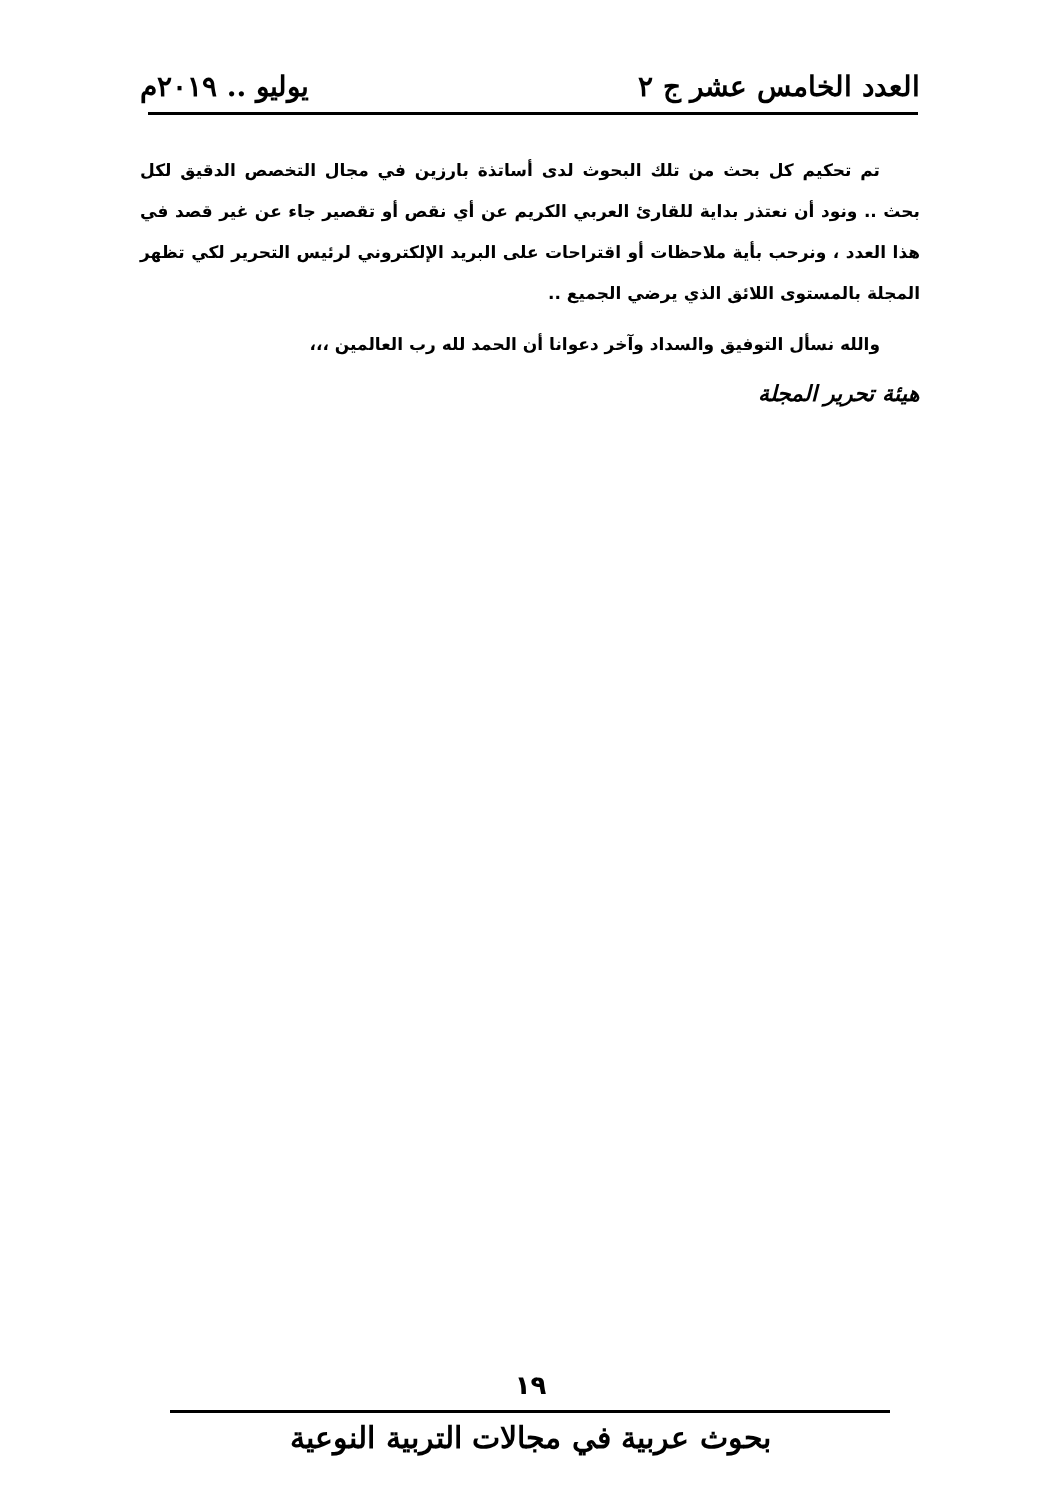العدد الخامس عشر ج ٢ يوليو .. ٢٠١٩م
تم تحكيم كل بحث من تلك البحوث لدى أساتذة بارزين في مجال التخصص الدقيق لكل بحث .. ونود أن نعتذر بداية للقارئ العربي الكريم عن أي نقص أو تقصير جاء عن غير قصد في هذا العدد ، ونرحب بأية ملاحظات أو اقتراحات على البريد الإلكتروني لرئيس التحرير لكي تظهر المجلة بالمستوى اللائق الذي يرضي الجميع ..
والله نسأل التوفيق والسداد وآخر دعوانا أن الحمد لله رب العالمين ،،،
هيئة تحرير المجلة
١٩
بحوث عربية في مجالات التربية النوعية